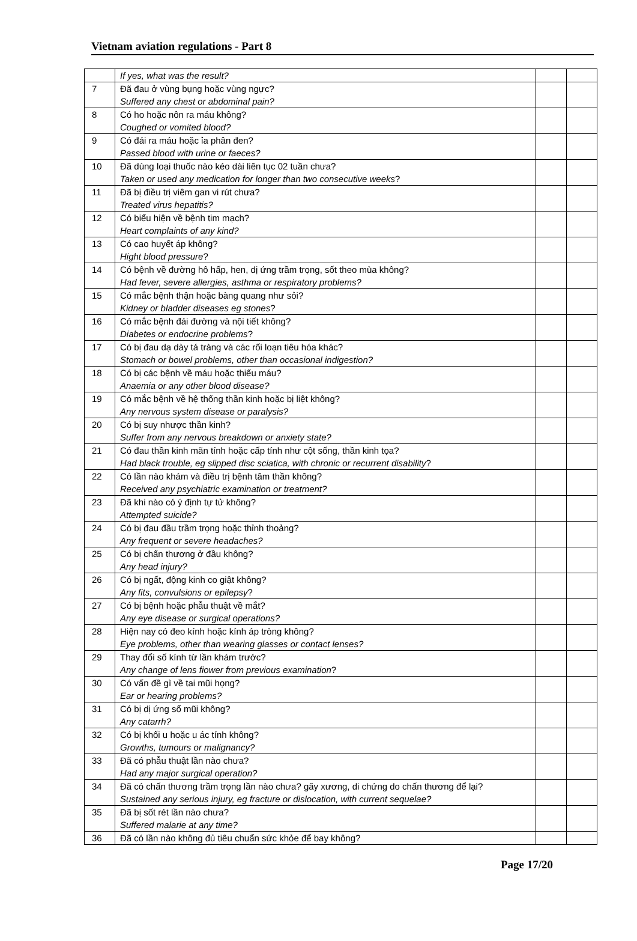Vietnam aviation regulations - Part 8
| | If yes, what was the result? | | |
| 7 | Đã đau ở vùng bụng hoặc vùng ngực? Suffered any chest or abdominal pain? | | |
| 8 | Có ho hoặc nôn ra máu không? Coughed or vomited blood? | | |
| 9 | Có đái ra máu hoặc ỉa phân đen? Passed blood with urine or faeces? | | |
| 10 | Đã dùng loại thuốc nào kéo dài liên tục 02 tuần chưa? Taken or used any medication for longer than two consecutive weeks ? | | |
| 11 | Đã bị điều trị viêm gan vi rút chưa? Treated virus hepatitis? | | |
| 12 | Có biểu hiện về bệnh tim mạch? Heart complaints of any kind? | | |
| 13 | Có cao huyết áp không? Hight blood pressure ? | | |
| 14 | Có bệnh về đường hô hấp, hen, dị ứng trầm trọng, sốt theo mùa không? Had fever, severe allergies, asthma or respiratory problems? | | |
| 15 | Có mắc bệnh thận hoặc bàng quang như sỏi? Kidney or bladder diseases eg stones ? | | |
| 16 | Có mắc bệnh đái đường và nội tiết không? Diabetes or endocrine problems ? | | |
| 17 | Có bị đau dạ dày tá tràng và các rối loạn tiêu hóa khác? Stomach or bowel problems, other than occasional indigestion? | | |
| 18 | Có bị các bệnh về máu hoặc thiếu máu? Anaemia or any other blood disease? | | |
| 19 | Có mắc bệnh về hệ thống thần kinh hoặc bị liệt không? Any nervous system disease or paralysis? | | |
| 20 | Có bị suy nhược thần kinh? Suffer from any nervous breakdown or anxiety state? | | |
| 21 | Có đau thần kinh mãn tính hoặc cấp tính như cột sống, thần kinh tọa? Had black trouble, eg slipped disc sciatica, with chronic or recurrent disability ? | | |
| 22 | Có lần nào khám và điều trị bệnh tâm thần không? Received any psychiatric examination or treatment? | | |
| 23 | Đã khi nào có ý định tự tử không? Attempted suicide? | | |
| 24 | Có bị đau đầu trầm trọng hoặc thỉnh thoảng? Any frequent or severe headaches? | | |
| 25 | Có bị chấn thương ở đầu không? Any head injury? | | |
| 26 | Có bị ngất, động kinh co giật không? Any fits, convulsions or epilepsy ? | | |
| 27 | Có bị bệnh hoặc phẫu thuật về mắt? Any eye disease or surgical operations? | | |
| 28 | Hiện nay có đeo kính hoặc kính áp tròng không? Eye problems, other than wearing glasses or contact lenses? | | |
| 29 | Thay đổi số kính từ lần khám trước? Any change of lens fiower from previous examination ? | | |
| 30 | Có vấn đề gì về tai mũi họng? Ear or hearing problems? | | |
| 31 | Có bị dị ứng sổ mũi không? Any catarrh? | | |
| 32 | Có bị khối u hoặc u ác tính không? Growths, tumours or malignancy? | | |
| 33 | Đã có phẫu thuật lần nào chưa? Had any major surgical operation? | | |
| 34 | Đã có chấn thương trầm trọng lần nào chưa? gãy xương, di chứng do chấn thương để lại? Sustained any serious injury, eg fracture or dislocation, with current sequelae? | | |
| 35 | Đã bị sốt rét lần nào chưa? Suffered malarie at any time? | | |
| 36 | Đã có lần nào không đủ tiêu chuẩn sức khỏe để bay không? | | |
Page 17/20